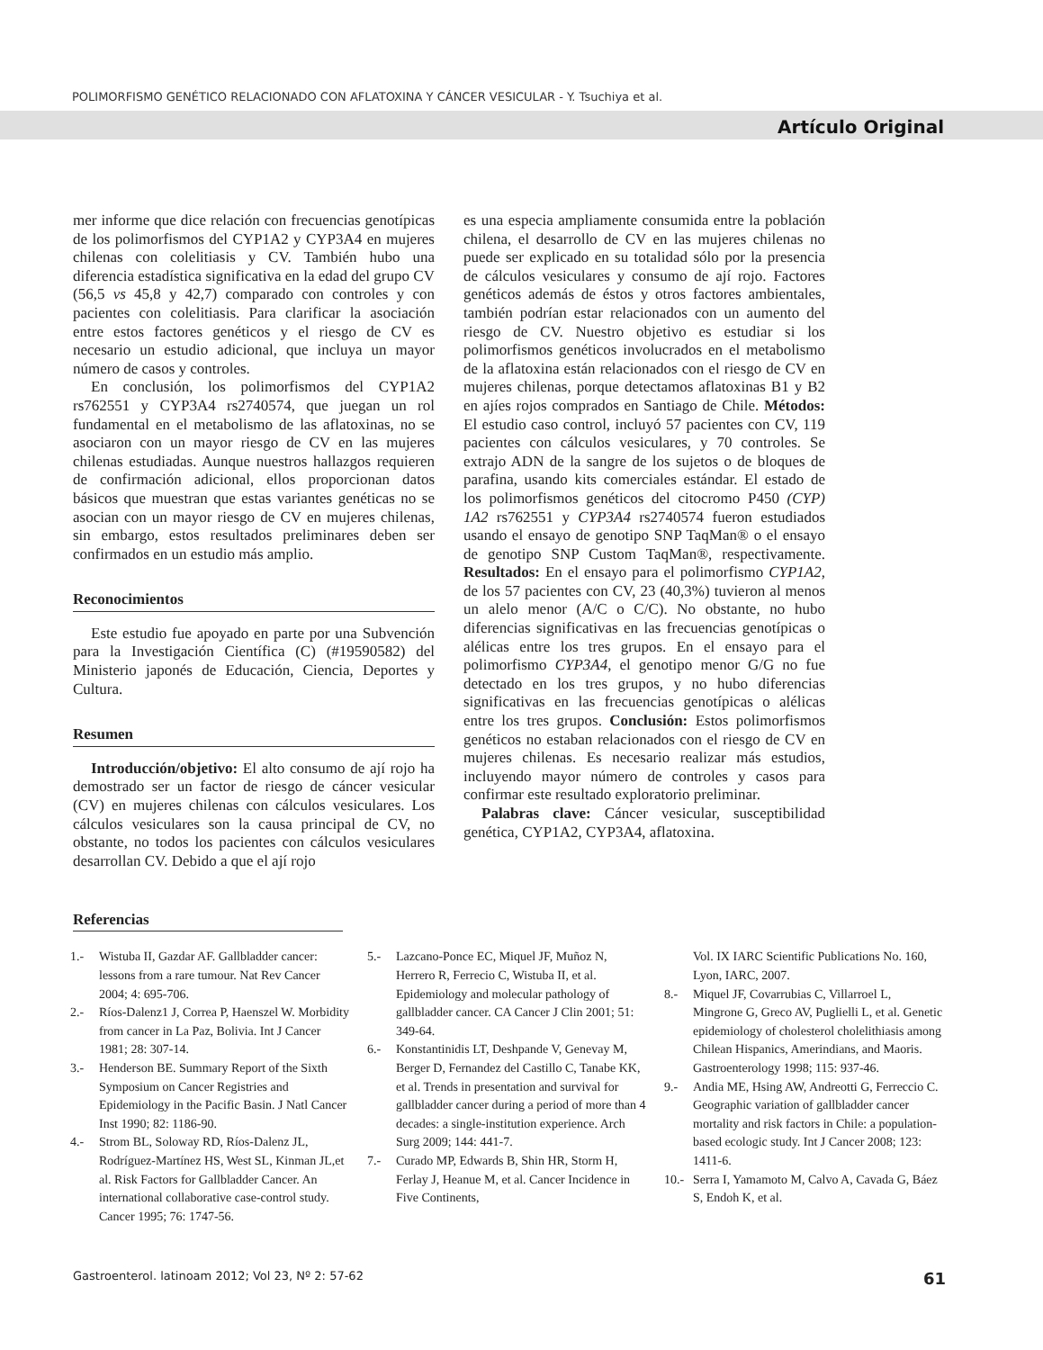POLIMORFISMO GENÉTICO RELACIONADO CON AFLATOXINA Y CÁNCER VESICULAR - Y. Tsuchiya et al.
Artículo Original
mer informe que dice relación con frecuencias genotípicas de los polimorfismos del CYP1A2 y CYP3A4 en mujeres chilenas con colelitiasis y CV. También hubo una diferencia estadística significativa en la edad del grupo CV (56,5 vs 45,8 y 42,7) comparado con controles y con pacientes con colelitiasis. Para clarificar la asociación entre estos factores genéticos y el riesgo de CV es necesario un estudio adicional, que incluya un mayor número de casos y controles.
En conclusión, los polimorfismos del CYP1A2 rs762551 y CYP3A4 rs2740574, que juegan un rol fundamental en el metabolismo de las aflatoxinas, no se asociaron con un mayor riesgo de CV en las mujeres chilenas estudiadas. Aunque nuestros hallazgos requieren de confirmación adicional, ellos proporcionan datos básicos que muestran que estas variantes genéticas no se asocian con un mayor riesgo de CV en mujeres chilenas, sin embargo, estos resultados preliminares deben ser confirmados en un estudio más amplio.
Reconocimientos
Este estudio fue apoyado en parte por una Subvención para la Investigación Científica (C) (#19590582) del Ministerio japonés de Educación, Ciencia, Deportes y Cultura.
Resumen
Introducción/objetivo: El alto consumo de ají rojo ha demostrado ser un factor de riesgo de cáncer vesicular (CV) en mujeres chilenas con cálculos vesiculares. Los cálculos vesiculares son la causa principal de CV, no obstante, no todos los pacientes con cálculos vesiculares desarrollan CV. Debido a que el ají rojo
es una especia ampliamente consumida entre la población chilena, el desarrollo de CV en las mujeres chilenas no puede ser explicado en su totalidad sólo por la presencia de cálculos vesiculares y consumo de ají rojo. Factores genéticos además de éstos y otros factores ambientales, también podrían estar relacionados con un aumento del riesgo de CV. Nuestro objetivo es estudiar si los polimorfismos genéticos involucrados en el metabolismo de la aflatoxina están relacionados con el riesgo de CV en mujeres chilenas, porque detectamos aflatoxinas B1 y B2 en ajíes rojos comprados en Santiago de Chile. Métodos: El estudio caso control, incluyó 57 pacientes con CV, 119 pacientes con cálculos vesiculares, y 70 controles. Se extrajo ADN de la sangre de los sujetos o de bloques de parafina, usando kits comerciales estándar. El estado de los polimorfismos genéticos del citocromo P450 (CYP) 1A2 rs762551 y CYP3A4 rs2740574 fueron estudiados usando el ensayo de genotipo SNP TaqMan® o el ensayo de genotipo SNP Custom TaqMan®, respectivamente. Resultados: En el ensayo para el polimorfismo CYP1A2, de los 57 pacientes con CV, 23 (40,3%) tuvieron al menos un alelo menor (A/C o C/C). No obstante, no hubo diferencias significativas en las frecuencias genotípicas o alélicas entre los tres grupos. En el ensayo para el polimorfismo CYP3A4, el genotipo menor G/G no fue detectado en los tres grupos, y no hubo diferencias significativas en las frecuencias genotípicas o alélicas entre los tres grupos. Conclusión: Estos polimorfismos genéticos no estaban relacionados con el riesgo de CV en mujeres chilenas. Es necesario realizar más estudios, incluyendo mayor número de controles y casos para confirmar este resultado exploratorio preliminar.
Palabras clave: Cáncer vesicular, susceptibilidad genética, CYP1A2, CYP3A4, aflatoxina.
Referencias
1.- Wistuba II, Gazdar AF. Gallbladder cancer: lessons from a rare tumour. Nat Rev Cancer 2004; 4: 695-706.
2.- Ríos-Dalenz1 J, Correa P, Haenszel W. Morbidity from cancer in La Paz, Bolivia. Int J Cancer 1981; 28: 307-14.
3.- Henderson BE. Summary Report of the Sixth Symposium on Cancer Registries and Epidemiology in the Pacific Basin. J Natl Cancer Inst 1990; 82: 1186-90.
4.- Strom BL, Soloway RD, Ríos-Dalenz JL, Rodríguez-Martínez HS, West SL, Kinman JL,et al. Risk Factors for Gallbladder Cancer. An international collaborative case-control study. Cancer 1995; 76: 1747-56.
5.- Lazcano-Ponce EC, Miquel JF, Muñoz N, Herrero R, Ferrecio C, Wistuba II, et al. Epidemiology and molecular pathology of gallbladder cancer. CA Cancer J Clin 2001; 51: 349-64.
6.- Konstantinidis LT, Deshpande V, Genevay M, Berger D, Fernandez del Castillo C, Tanabe KK, et al. Trends in presentation and survival for gallbladder cancer during a period of more than 4 decades: a single-institution experience. Arch Surg 2009; 144: 441-7.
7.- Curado MP, Edwards B, Shin HR, Storm H, Ferlay J, Heanue M, et al. Cancer Incidence in Five Continents,
Vol. IX IARC Scientific Publications No. 160, Lyon, IARC, 2007.
8.- Miquel JF, Covarrubias C, Villarroel L, Mingrone G, Greco AV, Puglielli L, et al. Genetic epidemiology of cholesterol cholelithiasis among Chilean Hispanics, Amerindians, and Maoris. Gastroenterology 1998; 115: 937-46.
9.- Andia ME, Hsing AW, Andreotti G, Ferreccio C. Geographic variation of gallbladder cancer mortality and risk factors in Chile: a population-based ecologic study. Int J Cancer 2008; 123: 1411-6.
10.- Serra I, Yamamoto M, Calvo A, Cavada G, Báez S, Endoh K, et al.
Gastroenterol. latinoam 2012; Vol 23, Nº 2: 57-62 61